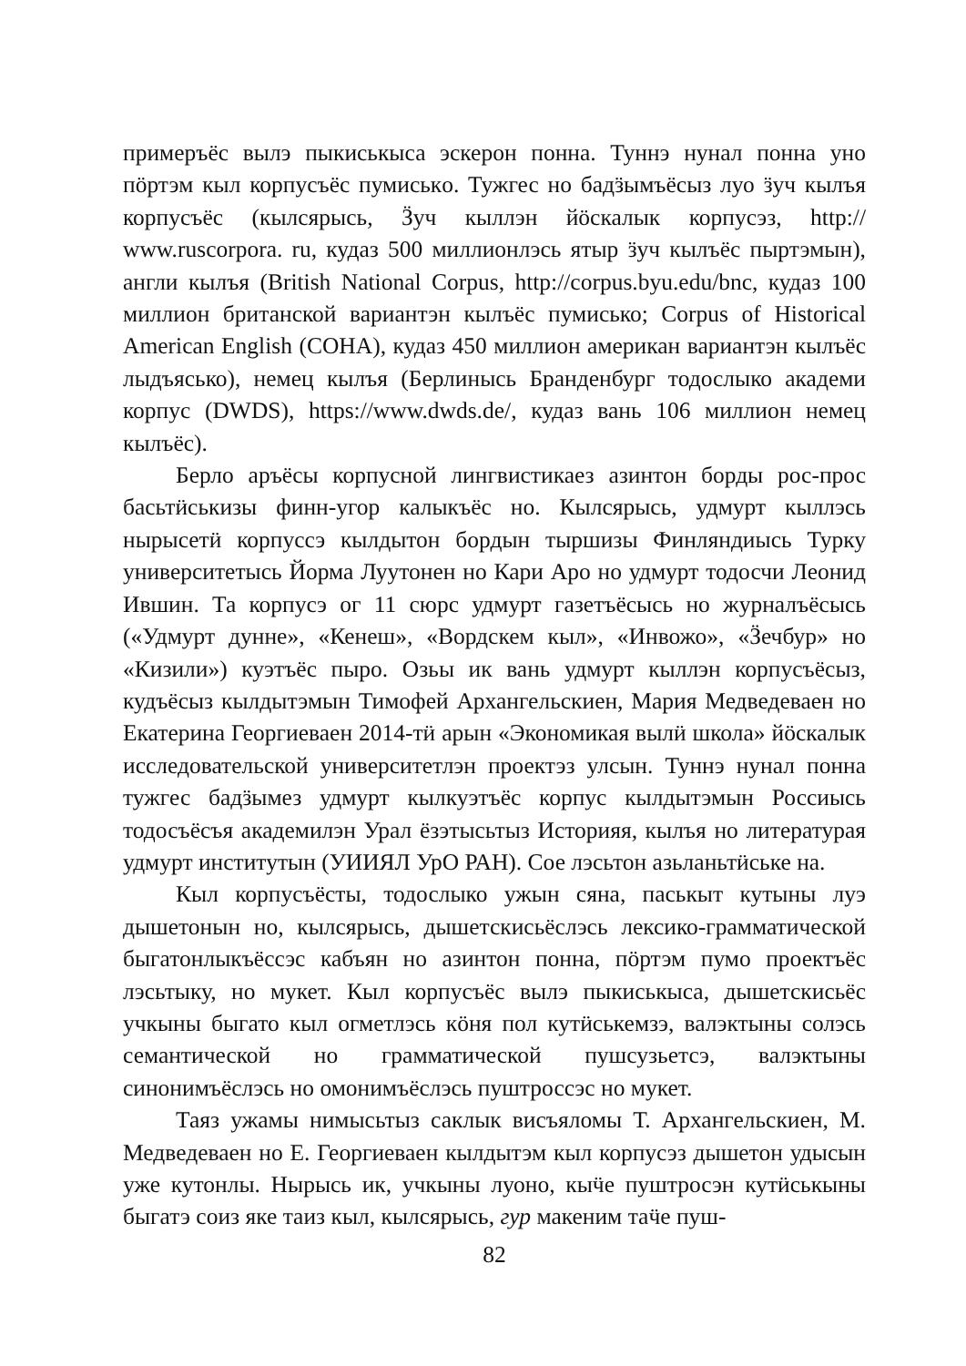примеръёс вылэ пыкиськыса эскерон понна. Туннэ нунал понна уно пöртэм кыл корпусъёс пумиськo. Тужгес но бадӟымъёсыз луо ӟуч кылъя корпусъёс (кылсярысь, Ӟуч кыллэн йöскалык корпусэз, http:// www.ruscorpora. ru, кудаз 500 миллионлэсь ятыр ӟуч кылъёс пыртэмын), англи кылъя (British National Corpus, http://corpus.byu.edu/bnc, кудаз 100 миллион британской вариантэн кылъёс пумисько; Corpus of Historical American English (COHA), кудаз 450 миллион американ вариантэн кылъёс лыдъясько), немец кылъя (Берлинысь Бранденбург тодослыко академи корпус (DWDS), https://www.dwds.de/, кудаз вань 106 миллион немец кылъёс).
Берло аръёсы корпусной лингвистикаез азинтон борды рос-прос басьтӥськизы финн-угор калыкъёс но. Кылсярысь, удмурт кыллэсь нырысетӥ корпуссэ кылдытон бордын тыршизы Финляндиысь Турку университетысь Йорма Луутонен но Кари Аро но удмурт тодосчи Леонид Ившин. Та корпусэ ог 11 сюрс удмурт газетъёсысь но журналъёсысь («Удмурт дунне», «Кенеш», «Вордскем кыл», «Инвожо», «Ӟечбур» но «Кизили») куэтъёс пыро. Озьы ик вань удмурт кыллэн корпусъёсыз, кудъёсыз кылдытэмын Тимофей Архангельскиен, Мария Медведеваен но Екатерина Георгиеваен 2014-тӥ арын «Экономикая вылӥ школа» йöскалык исследовательской университетлэн проектэз улсын. Туннэ нунал понна тужгес бадӟымез удмурт кылкуэтъёс корпус кылдытэмын Россиысь тодосъёсъя академилэн Урал ёзэтысьтыз Историяя, кылъя но литературая удмурт институтын (УИИЯЛ УрО РАН). Сое лэсьтон азьланьтӥське на.
Кыл корпусъёсты, тодослыко ужын сяна, паськыт кутыны луэ дышетонын но, кылсярысь, дышетскисьёслэсь лексико-грамматической быгатонлыкъёссэс кабъян но азинтон понна, пöртэм пумо проектъёс лэсьтыку, но мукет. Кыл корпусъёс вылэ пыкиськыса, дышетскисьёс учкыны быгато кыл огметлэсь кöня пол кутӥськемзэ, валэктыны солэсь семантической но грамматической пушсузьетсэ, валэктыны синонимъёслэсь но омонимъёслэсь пуштроссэс но мукет.
Таяз ужамы нимысьтыз саклык висъяломы Т. Архангельскиен, М. Медведеваен но Е. Георгиеваен кылдытэм кыл корпусэз дышетон удысын уже кутонлы. Нырысь ик, учкыны луоно, кыӵе пуштросэн кутӥськыны быгатэ соиз яке таиз кыл, кылсярысь, гур макеним таӵе пуш-
82